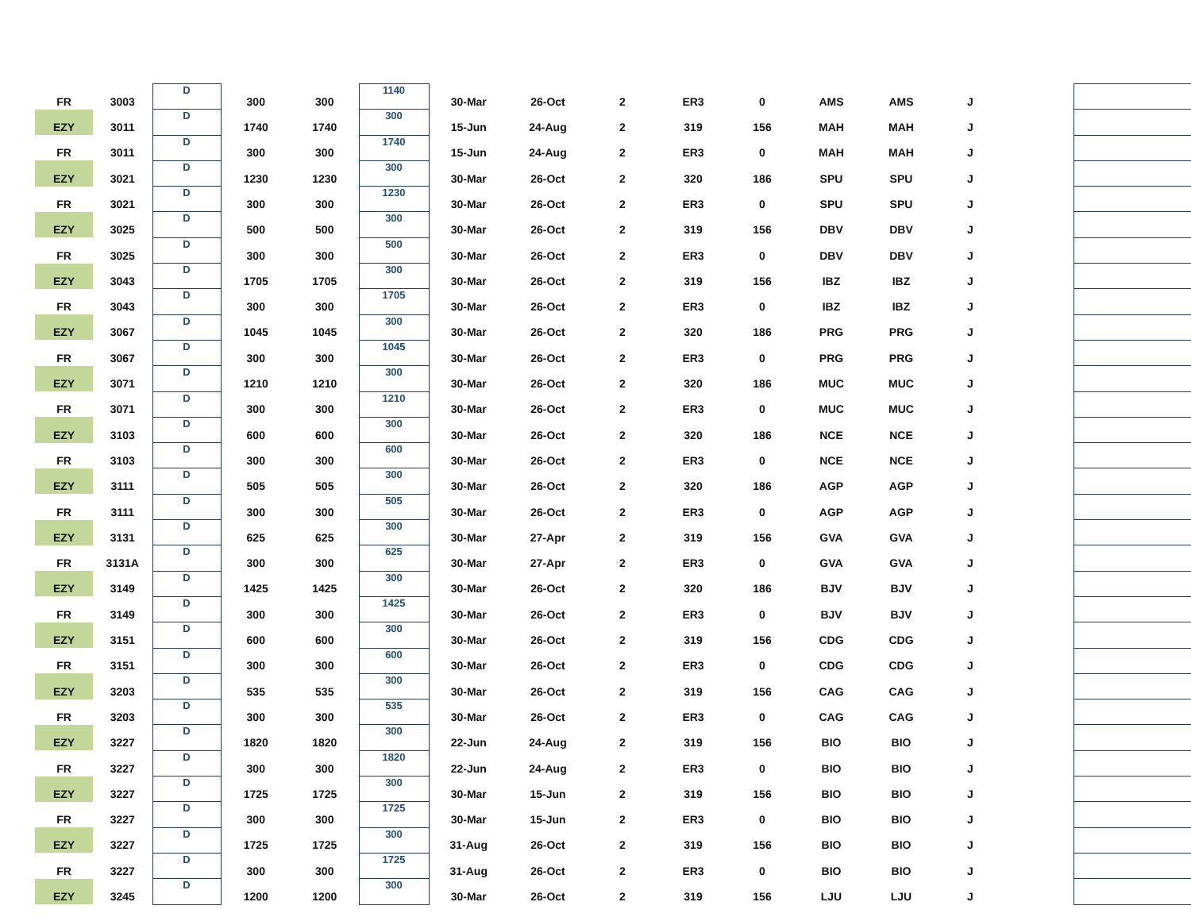| FR | 3003 | D | 300 | 300 | 1140 | 30-Mar | 26-Oct | 2 | ER3 | 0 | AMS | AMS | J | | |
| EZY | 3011 | D | 1740 | 1740 | 300 | 15-Jun | 24-Aug | 2 | 319 | 156 | MAH | MAH | J | | |
| FR | 3011 | D | 300 | 300 | 1740 | 15-Jun | 24-Aug | 2 | ER3 | 0 | MAH | MAH | J | | |
| EZY | 3021 | D | 1230 | 1230 | 300 | 30-Mar | 26-Oct | 2 | 320 | 186 | SPU | SPU | J | | |
| FR | 3021 | D | 300 | 300 | 1230 | 30-Mar | 26-Oct | 2 | ER3 | 0 | SPU | SPU | J | | |
| EZY | 3025 | D | 500 | 500 | 300 | 30-Mar | 26-Oct | 2 | 319 | 156 | DBV | DBV | J | | |
| FR | 3025 | D | 300 | 300 | 500 | 30-Mar | 26-Oct | 2 | ER3 | 0 | DBV | DBV | J | | |
| EZY | 3043 | D | 1705 | 1705 | 300 | 30-Mar | 26-Oct | 2 | 319 | 156 | IBZ | IBZ | J | | |
| FR | 3043 | D | 300 | 300 | 1705 | 30-Mar | 26-Oct | 2 | ER3 | 0 | IBZ | IBZ | J | | |
| EZY | 3067 | D | 1045 | 1045 | 300 | 30-Mar | 26-Oct | 2 | 320 | 186 | PRG | PRG | J | | |
| FR | 3067 | D | 300 | 300 | 1045 | 30-Mar | 26-Oct | 2 | ER3 | 0 | PRG | PRG | J | | |
| EZY | 3071 | D | 1210 | 1210 | 300 | 30-Mar | 26-Oct | 2 | 320 | 186 | MUC | MUC | J | | |
| FR | 3071 | D | 300 | 300 | 1210 | 30-Mar | 26-Oct | 2 | ER3 | 0 | MUC | MUC | J | | |
| EZY | 3103 | D | 600 | 600 | 300 | 30-Mar | 26-Oct | 2 | 320 | 186 | NCE | NCE | J | | |
| FR | 3103 | D | 300 | 300 | 600 | 30-Mar | 26-Oct | 2 | ER3 | 0 | NCE | NCE | J | | |
| EZY | 3111 | D | 505 | 505 | 300 | 30-Mar | 26-Oct | 2 | 320 | 186 | AGP | AGP | J | | |
| FR | 3111 | D | 300 | 300 | 505 | 30-Mar | 26-Oct | 2 | ER3 | 0 | AGP | AGP | J | | |
| EZY | 3131 | D | 625 | 625 | 300 | 30-Mar | 27-Apr | 2 | 319 | 156 | GVA | GVA | J | | |
| FR | 3131A | D | 300 | 300 | 625 | 30-Mar | 27-Apr | 2 | ER3 | 0 | GVA | GVA | J | | |
| EZY | 3149 | D | 1425 | 1425 | 300 | 30-Mar | 26-Oct | 2 | 320 | 186 | BJV | BJV | J | | |
| FR | 3149 | D | 300 | 300 | 1425 | 30-Mar | 26-Oct | 2 | ER3 | 0 | BJV | BJV | J | | |
| EZY | 3151 | D | 600 | 600 | 300 | 30-Mar | 26-Oct | 2 | 319 | 156 | CDG | CDG | J | | |
| FR | 3151 | D | 300 | 300 | 600 | 30-Mar | 26-Oct | 2 | ER3 | 0 | CDG | CDG | J | | |
| EZY | 3203 | D | 535 | 535 | 300 | 30-Mar | 26-Oct | 2 | 319 | 156 | CAG | CAG | J | | |
| FR | 3203 | D | 300 | 300 | 535 | 30-Mar | 26-Oct | 2 | ER3 | 0 | CAG | CAG | J | | |
| EZY | 3227 | D | 1820 | 1820 | 300 | 22-Jun | 24-Aug | 2 | 319 | 156 | BIO | BIO | J | | |
| FR | 3227 | D | 300 | 300 | 1820 | 22-Jun | 24-Aug | 2 | ER3 | 0 | BIO | BIO | J | | |
| EZY | 3227 | D | 1725 | 1725 | 300 | 30-Mar | 15-Jun | 2 | 319 | 156 | BIO | BIO | J | | |
| FR | 3227 | D | 300 | 300 | 1725 | 30-Mar | 15-Jun | 2 | ER3 | 0 | BIO | BIO | J | | |
| EZY | 3227 | D | 1725 | 1725 | 300 | 31-Aug | 26-Oct | 2 | 319 | 156 | BIO | BIO | J | | |
| FR | 3227 | D | 300 | 300 | 1725 | 31-Aug | 26-Oct | 2 | ER3 | 0 | BIO | BIO | J | | |
| EZY | 3245 | D | 1200 | 1200 | 300 | 30-Mar | 26-Oct | 2 | 319 | 156 | LJU | LJU | J | | |